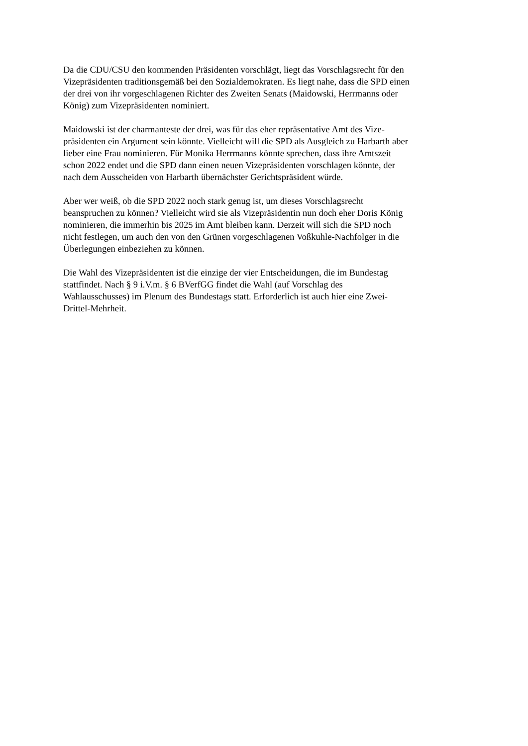Da die CDU/CSU den kommenden Präsidenten vorschlägt, liegt das Vorschlagsrecht für den
Vizepräsidenten traditionsgemäß bei den Sozialdemokraten. Es liegt nahe, dass die SPD einen
der drei von ihr vorgeschlagenen Richter des Zweiten Senats (Maidowski, Herrmanns oder
König) zum Vizepräsidenten nominiert.
Maidowski ist der charmanteste der drei, was für das eher repräsentative Amt des Vize-
präsidenten ein Argument sein könnte. Vielleicht will die SPD als Ausgleich zu Harbarth aber
lieber eine Frau nominieren. Für Monika Herrmanns könnte sprechen, dass ihre Amtszeit
schon 2022 endet und die SPD dann einen neuen Vizepräsidenten vorschlagen könnte, der
nach dem Ausscheiden von Harbarth übernächster Gerichtspräsident würde.
Aber wer weiß, ob die SPD 2022 noch stark genug ist, um dieses Vorschlagsrecht
beanspruchen zu können? Vielleicht wird sie als Vizepräsidentin nun doch eher Doris König
nominieren, die immerhin bis 2025 im Amt bleiben kann. Derzeit will sich die SPD noch
nicht festlegen, um auch den von den Grünen vorgeschlagenen Voßkuhle-Nachfolger in die
Überlegungen einbeziehen zu können.
Die Wahl des Vizepräsidenten ist die einzige der vier Entscheidungen, die im Bundestag
stattfindet. Nach § 9 i.V.m. § 6 BVerfGG findet die Wahl (auf Vorschlag des
Wahlausschusses) im Plenum des Bundestags statt. Erforderlich ist auch hier eine Zwei-
Drittel-Mehrheit.